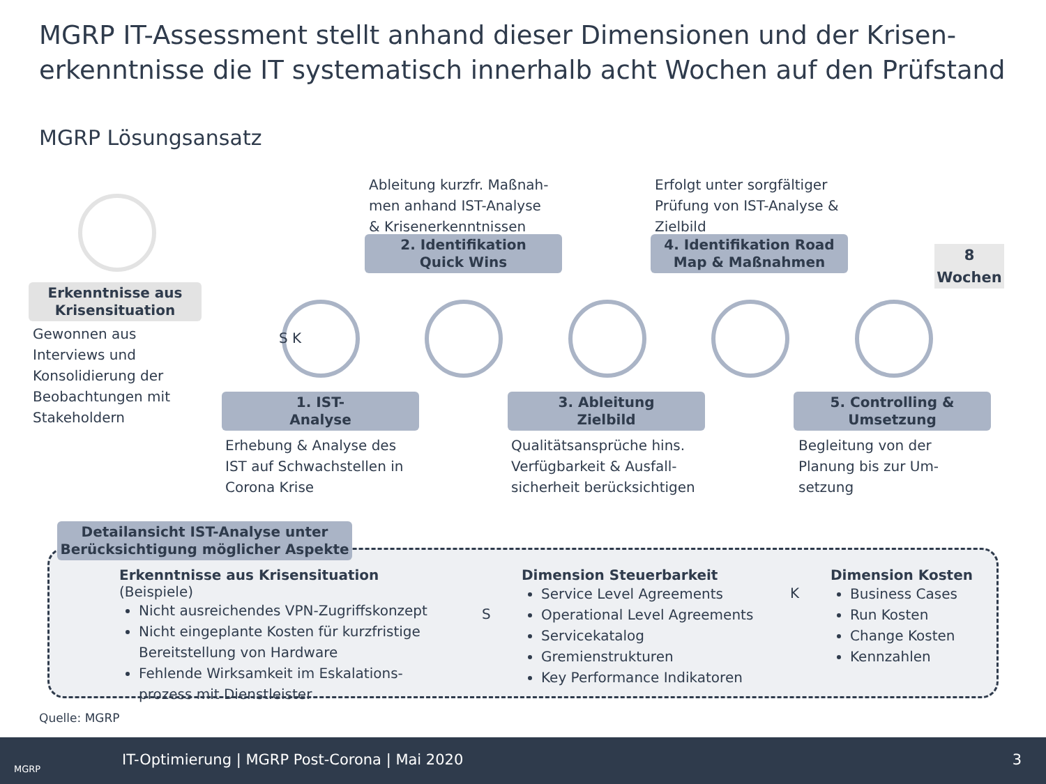MGRP IT-Assessment stellt anhand dieser Dimensionen und der Krisen-erkenntnisse die IT systematisch innerhalb acht Wochen auf den Prüfstand
MGRP Lösungsansatz
Erkenntnisse aus
Krisensituation
Gewonnen aus
Interviews und
Konsolidierung der
Beobachtungen mit
Stakeholdern
Ableitung kurzfr. Maßnah-
men anhand IST-Analyse
& Krisenerkenntnissen
Erfolgt unter sorgfältiger
Prüfung von IST-Analyse &
Zielbild
2. Identifikation
Quick Wins
4. Identifikation Road
Map & Maßnahmen
8
Wochen
S K
1. IST-
Analyse
3. Ableitung
Zielbild
5. Controlling &
Umsetzung
Erhebung & Analyse des
IST auf Schwachstellen in
Corona Krise
Qualitätsansprüche hins.
Verfügbarkeit & Ausfall-
sicherheit berücksichtigen
Begleitung von der
Planung bis zur Um-
setzung
Erkenntnisse aus Krisensituation (Beispiele)
Nicht ausreichendes VPN-Zugriffskonzept
Nicht eingeplante Kosten für kurzfristige Bereitstellung von Hardware
Fehlende Wirksamkeit im Eskalations-prozess mit Dienstleister
S
Dimension Steuerbarkeit
Service Level Agreements
Operational Level Agreements
Servicekatalog
Gremienstrukturen
Key Performance Indikatoren
K
Dimension Kosten
Business Cases
Run Kosten
Change Kosten
Kennzahlen
Detailansicht IST-Analyse unter
Berücksichtigung möglicher Aspekte
Quelle: MGRP
MGRP
IT-Optimierung | MGRP Post-Corona | Mai 2020 3